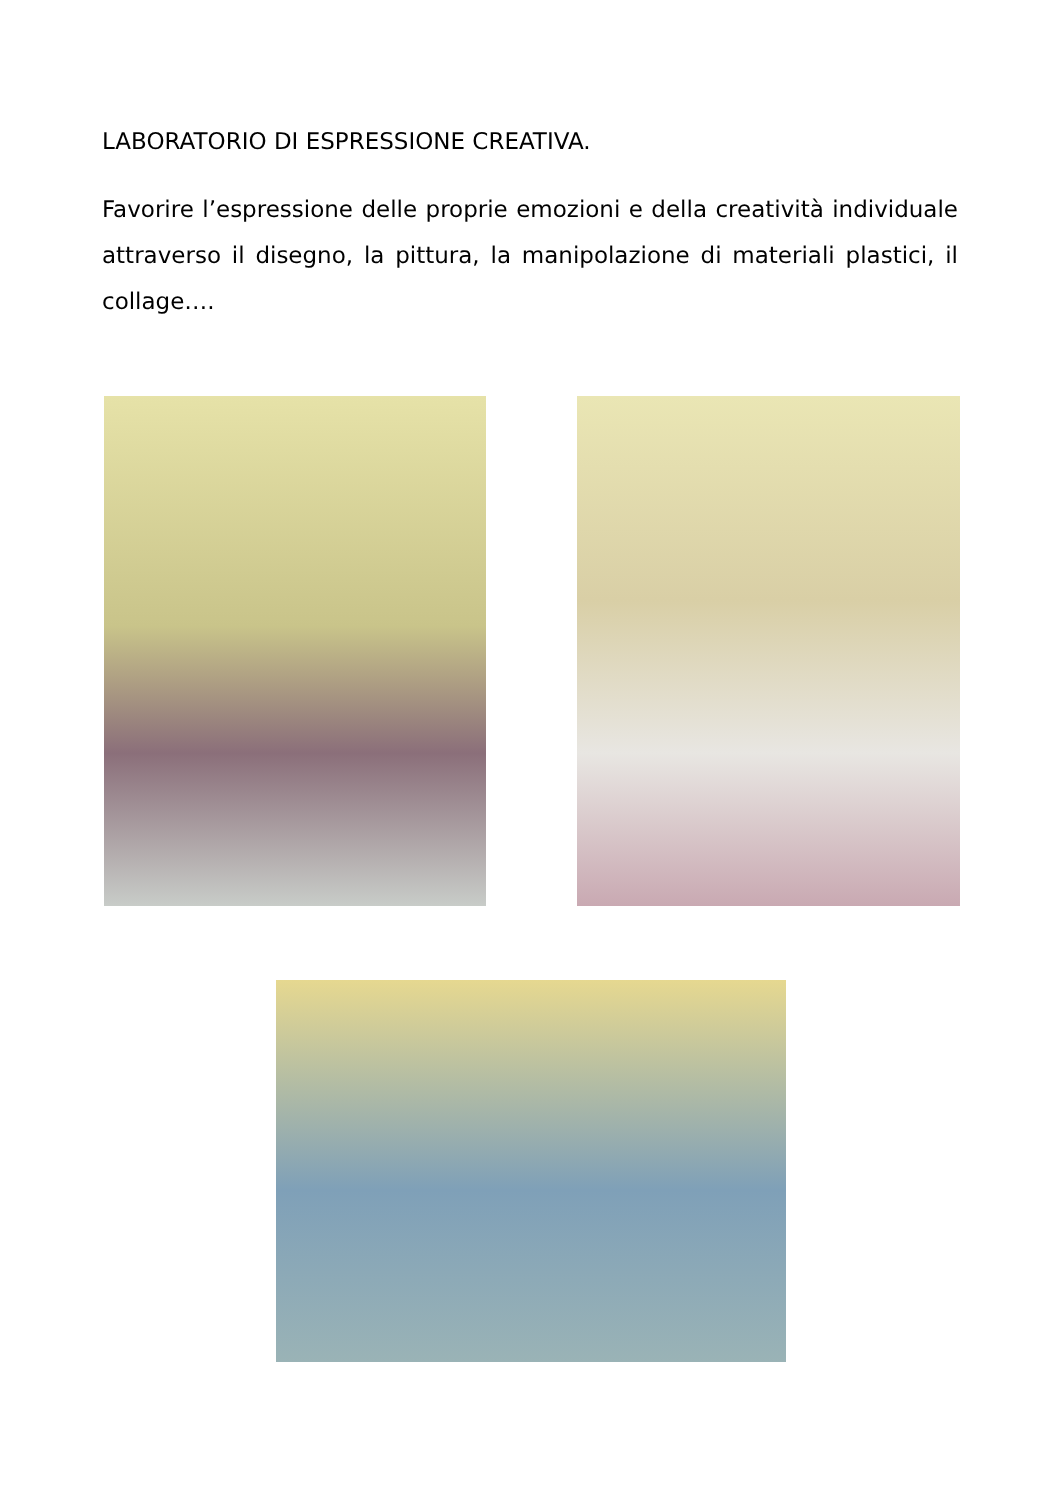LABORATORIO DI ESPRESSIONE CREATIVA.
Favorire l’espressione delle proprie emozioni e della creatività individuale attraverso il disegno, la pittura, la manipolazione di materiali plastici, il collage….